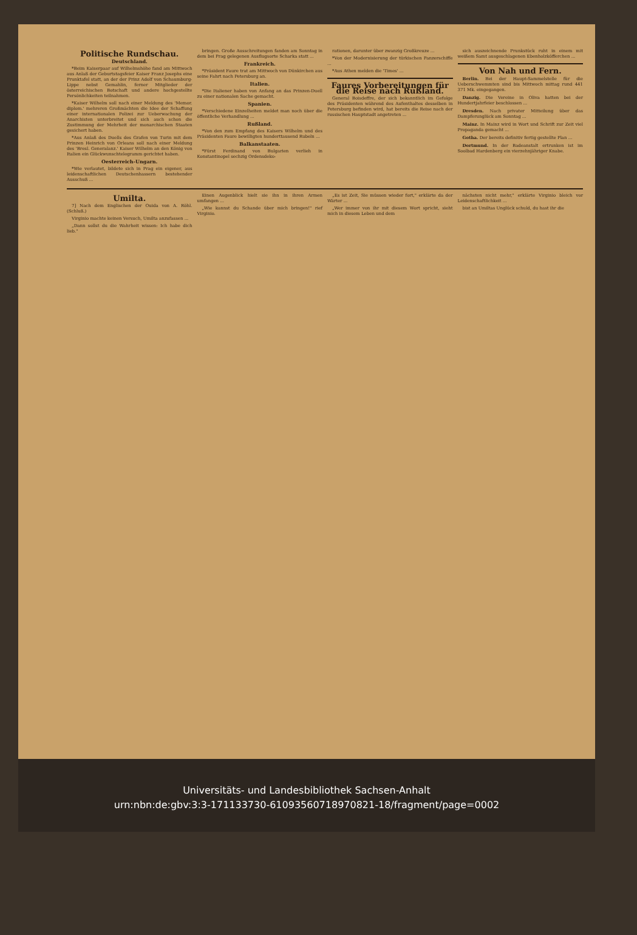Politische Rundschau.
Deutschland.
*Beim Kaiserpaar auf Wilhelmshöhe fand am Mittwoch aus Anlaß der Geburtstagsfeier Kaiser Franz Josephs eine Prunktafel statt, an der der Prinz Adolf von Schaumburg-Lippe nebst Gemahlin, ferner Mitglieder der österreichischen Botschaft und andere hochgestellte Persönlichkeiten teilnahmen.
*Kaiser Wilhelm soll nach einer Meldung des 'Memor. diplom.' mehreren Großmächten die Idee der Schaffung einer internationalen Polizei zur Ueberwachung der Anarchisten unterbreitet und sich auch schon die Zustimmung der Mehrheit der monarchischen Staaten gesichert haben.
*Aus Anlaß des Duells des Grafen von Turin mit dem Prinzen Heinrich von Orleans soll nach einer Meldung des 'Bresl. Generalanz.' Kaiser Wilhelm an den König von Italien ein Glückwunschtelegramm gerichtet haben.
Oesterreich-Ungarn.
*Wie verlautet, bildete sich in Prag ein eigener, aus leidenschaftlichen Deutschenhassern bestehender Ausschuß ...
bringen. Große Ausschreitungen fanden am Sonntag in dem bei Prag gelegenen Ausflugsorte Scharka statt ...
Frankreich.
*Präsident Faure trat am Mittwoch von Dünkirchen aus seine Fahrt nach Petersburg an.
Italien.
*Die Italiener haben von Anfang an das Prinzen-Duell zu einer nationalen Sache gemacht.
Spanien.
*Verschiedene Einzelheiten meldet man noch über die öffentliche Verhandlung ...
Rußland.
*Von den zum Empfang des Kaisers Wilhelm und des Präsidenten Faure bewilligten hunderttausend Rubeln ...
Balkanstaaten.
*Fürst Ferdinand von Bulgarien verlieh in Konstantinopel sechzig Ordensdeko-
rationen, darunter über zwanzig Großkreuze ...
*Von der Modernisierung der türkischen Panzerschiffe ...
*Aus Athen melden die 'Times' ...
Faures Vorbereitungen für die Reise nach Rußland.
General Boisdeffre, der sich bekanntlich im Gefolge des Präsidenten während des Aufenthaltes desselben in Petersburg befinden wird, hat bereits die Reise nach der russischen Hauptstadt angetreten ...
sich auszeichnende Prunkstück ruht in einem mit weißem Samt ausgeschlagenen Ebenholzköfferchen ...
Von Nah und Fern.
Berlin. Bei der Haupt-Sammelstelle für die Ueberschwemmten sind bis Mittwoch mittag rund 441 371 Mk. eingegangen.
Danzig. Die Vereine in Oliva hatten bei der Hundertjahrfeier beschlossen ...
Dresden. Nach privater Mitteilung über das Dampferunglück am Sonntag ...
Mainz. In Mainz wird in Wort und Schrift zur Zeit viel Propaganda gemacht ...
Gotha. Der bereits definitiv fertig gestellte Plan ...
Dortmund. In der Badeanstalt ertrunken ist im Soolbad Hardenberg ein vierzehnjähriger Knabe.
Umilta.
7] Nach dem Englischen der Ouida von A. Röhl. (Schluß.)
Virginio machte keinen Versuch, Umilta anzufassen ...
„Dann sollst du die Wahrheit wissen: Ich habe dich lieb."
Einen Augenblick hielt sie ihn in ihren Armen umfangen ...
„Wie kannst du Schande über mich bringen!" rief Virginio.
„Es ist Zeit, Sie müssen wieder fort," erklärte da der Wärter ...
„Wer immer von ihr mit diesem Wort spricht, sieht mich in diesem Leben und dem
nächsten nicht mehr," erklärte Virginio bleich vor Leidenschaftlichkeit ...
bist an Umiltas Unglück schuld, du hast ihr die
Universitäts- und Landesbibliothek Sachsen-Anhalt
urn:nbn:de:gbv:3:3-171133730-610935607189708​21-18/fragment/page=0002